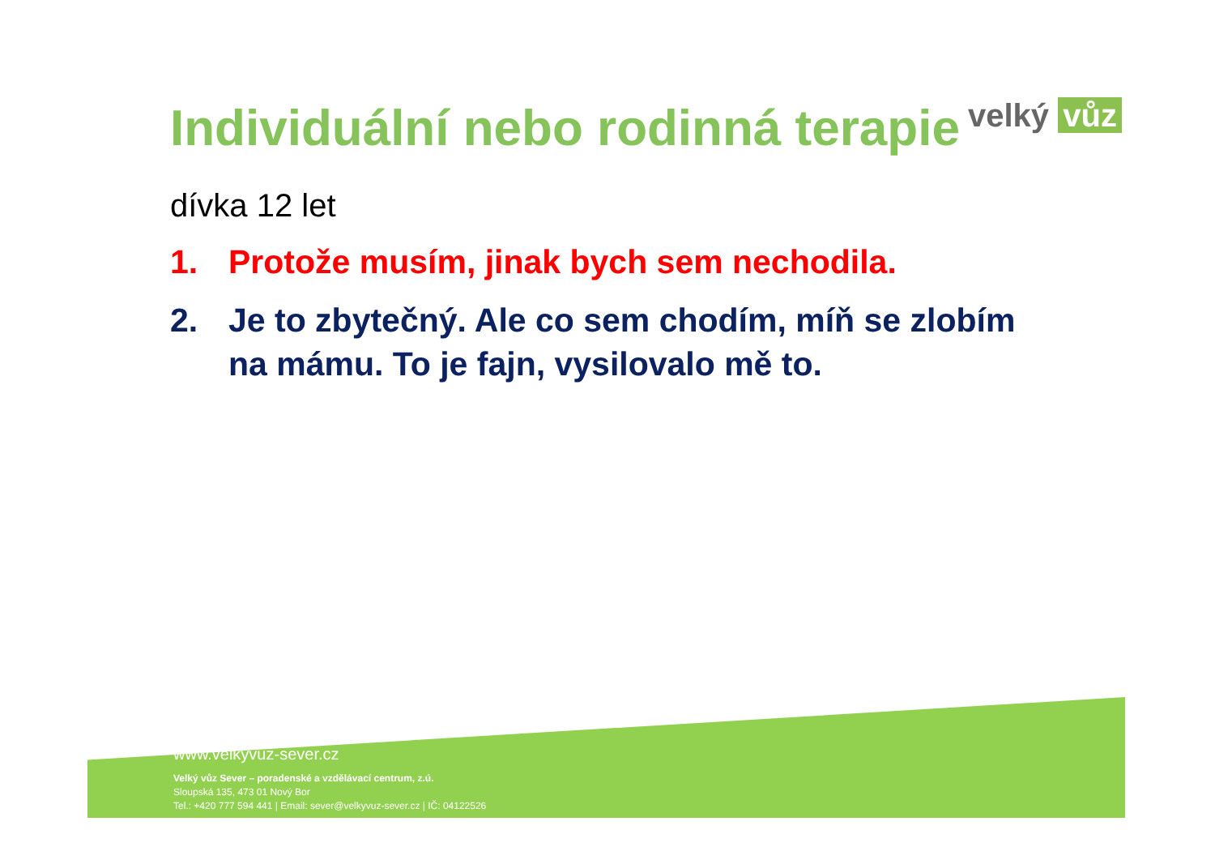velký vůz
Individuální nebo rodinná terapie
dívka 12 let
1. Protože musím, jinak bych sem nechodila.
2. Je to zbytečný. Ale co sem chodím, míň se zlobím na mámu. To je fajn, vysilovalo mě to.
www.velkyvuz-sever.cz
Velký vůz Sever – poradenské a vzdělávací centrum, z.ú.
Sloupská 135, 473 01 Nový Bor
Tel.: +420 777 594 441 | Email: sever@velkyvuz-sever.cz | IČ: 04122526